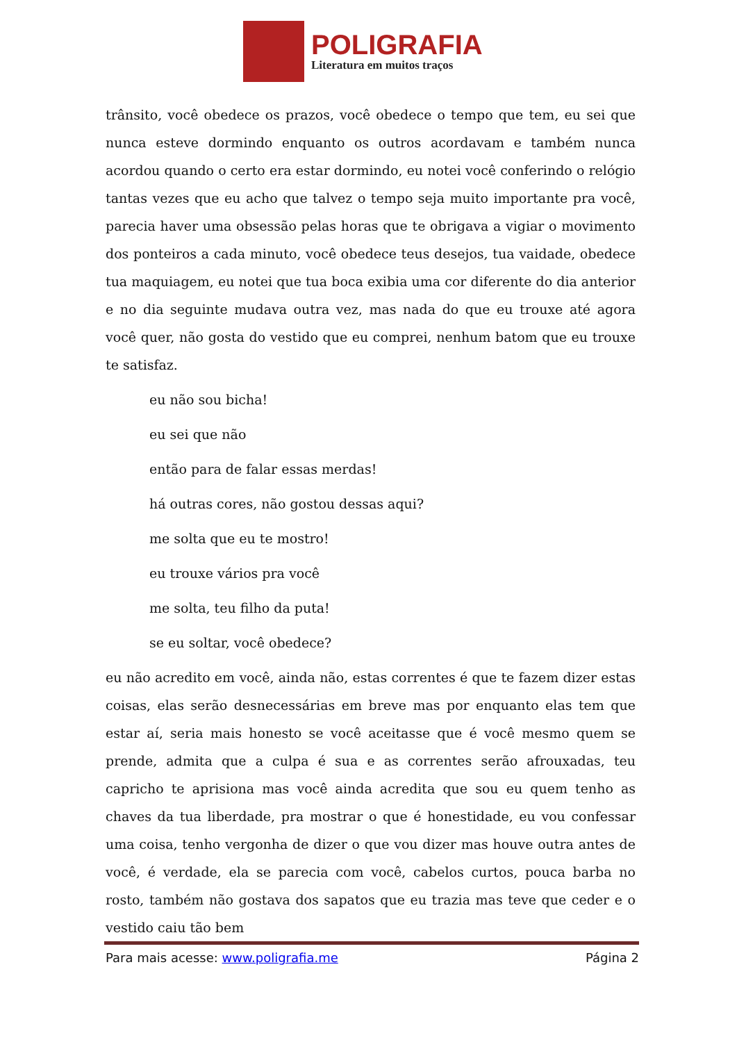POLIGRAFIA
Literatura em muitos traços
trânsito, você obedece os prazos, você obedece o tempo que tem, eu sei que nunca esteve dormindo enquanto os outros acordavam e também nunca acordou quando o certo era estar dormindo, eu notei você conferindo o relógio tantas vezes que eu acho que talvez o tempo seja muito importante pra você, parecia haver uma obsessão pelas horas que te obrigava a vigiar o movimento dos ponteiros a cada minuto, você obedece teus desejos, tua vaidade, obedece tua maquiagem, eu notei que tua boca exibia uma cor diferente do dia anterior e no dia seguinte mudava outra vez, mas nada do que eu trouxe até agora você quer, não gosta do vestido que eu comprei, nenhum batom que eu trouxe te satisfaz.
eu não sou bicha!
eu sei que não
então para de falar essas merdas!
há outras cores, não gostou dessas aqui?
me solta que eu te mostro!
eu trouxe vários pra você
me solta, teu filho da puta!
se eu soltar, você obedece?
eu não acredito em você, ainda não, estas correntes é que te fazem dizer estas coisas, elas serão desnecessárias em breve mas por enquanto elas tem que estar aí, seria mais honesto se você aceitasse que é você mesmo quem se prende, admita que a culpa é sua e as correntes serão afrouxadas, teu capricho te aprisiona mas você ainda acredita que sou eu quem tenho as chaves da tua liberdade, pra mostrar o que é honestidade, eu vou confessar uma coisa, tenho vergonha de dizer o que vou dizer mas houve outra antes de você, é verdade, ela se parecia com você, cabelos curtos, pouca barba no rosto, também não gostava dos sapatos que eu trazia mas teve que ceder e o vestido caiu tão bem
Para mais acesse: www.poligrafia.me Página 2